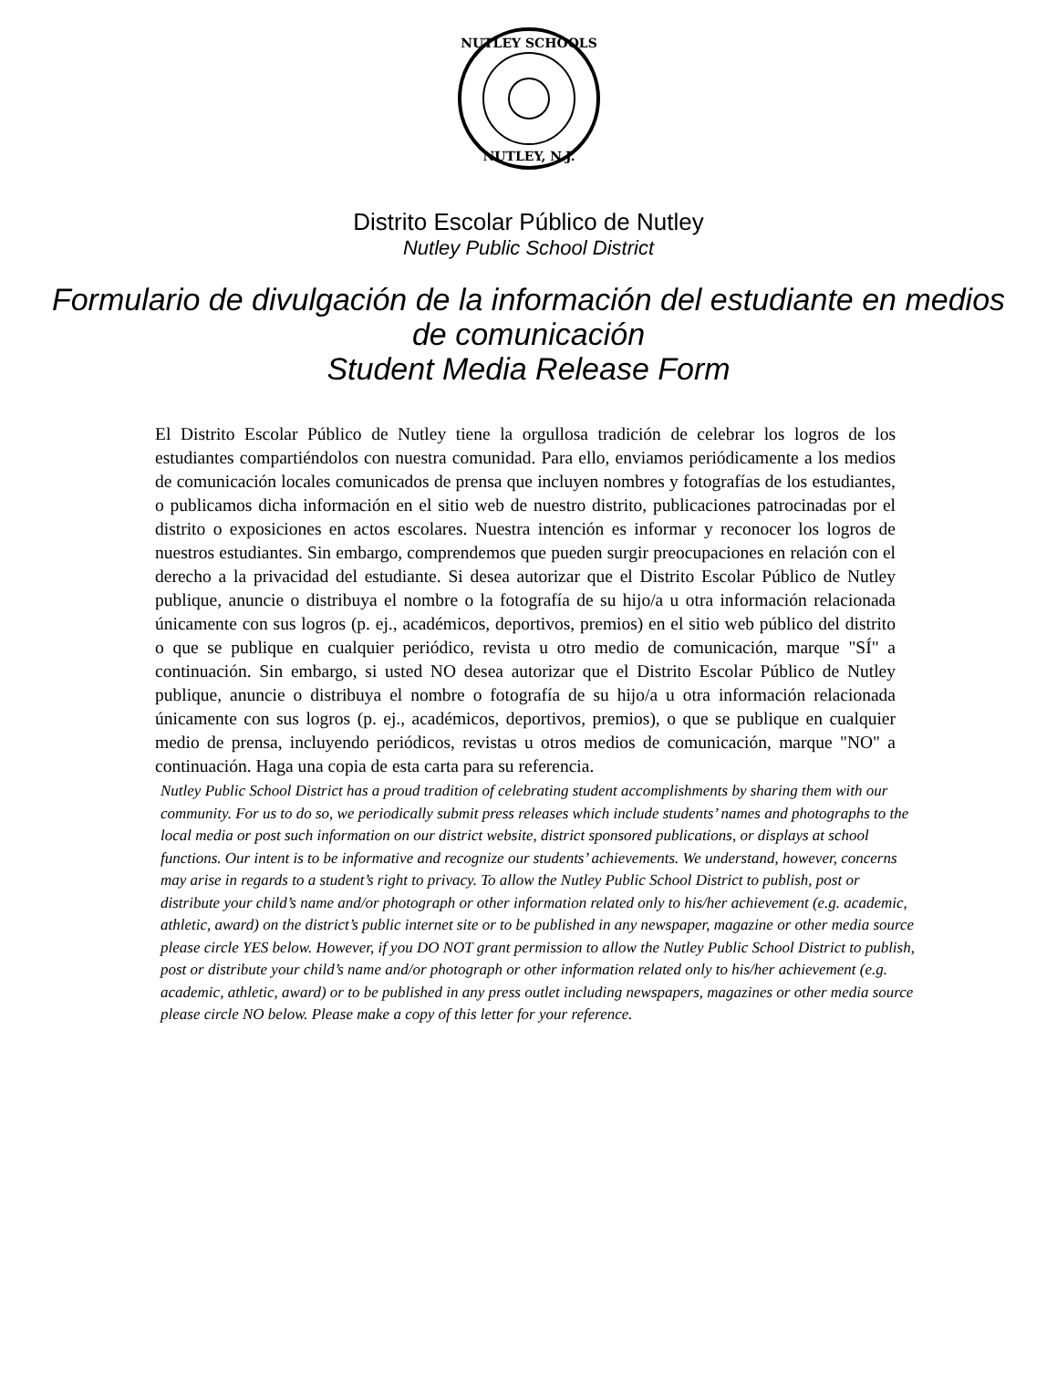NUTLEY SCHOOLS
NUTLEY, N.J.
Distrito Escolar Público de Nutley
Nutley Public School District
Formulario de divulgación de la información del estudiante en medios
de comunicación
Student Media Release Form
El Distrito Escolar Público de Nutley tiene la orgullosa tradición de celebrar los logros de los estudiantes compartiéndolos con nuestra comunidad. Para ello, enviamos periódicamente a los medios de comunicación locales comunicados de prensa que incluyen nombres y fotografías de los estudiantes, o publicamos dicha información en el sitio web de nuestro distrito, publicaciones patrocinadas por el distrito o exposiciones en actos escolares. Nuestra intención es informar y reconocer los logros de nuestros estudiantes. Sin embargo, comprendemos que pueden surgir preocupaciones en relación con el derecho a la privacidad del estudiante. Si desea autorizar que el Distrito Escolar Público de Nutley publique, anuncie o distribuya el nombre o la fotografía de su hijo/a u otra información relacionada únicamente con sus logros (p. ej., académicos, deportivos, premios) en el sitio web público del distrito o que se publique en cualquier periódico, revista u otro medio de comunicación, marque "SÍ" a continuación. Sin embargo, si usted NO desea autorizar que el Distrito Escolar Público de Nutley publique, anuncie o distribuya el nombre o fotografía de su hijo/a u otra información relacionada únicamente con sus logros (p. ej., académicos, deportivos, premios), o que se publique en cualquier medio de prensa, incluyendo periódicos, revistas u otros medios de comunicación, marque "NO" a continuación. Haga una copia de esta carta para su referencia.
Nutley Public School District has a proud tradition of celebrating student accomplishments by sharing them with our community. For us to do so, we periodically submit press releases which include students’ names and photographs to the local media or post such information on our district website, district sponsored publications, or displays at school functions. Our intent is to be informative and recognize our students’ achievements. We understand, however, concerns may arise in regards to a student’s right to privacy. To allow the Nutley Public School District to publish, post or distribute your child’s name and/or photograph or other information related only to his/her achievement (e.g. academic, athletic, award) on the district’s public internet site or to be published in any newspaper, magazine or other media source please circle YES below. However, if you DO NOT grant permission to allow the Nutley Public School District to publish, post or distribute your child’s name and/or photograph or other information related only to his/her achievement (e.g. academic, athletic, award) or to be published in any press outlet including newspapers, magazines or other media source please circle NO below. Please make a copy of this letter for your reference.